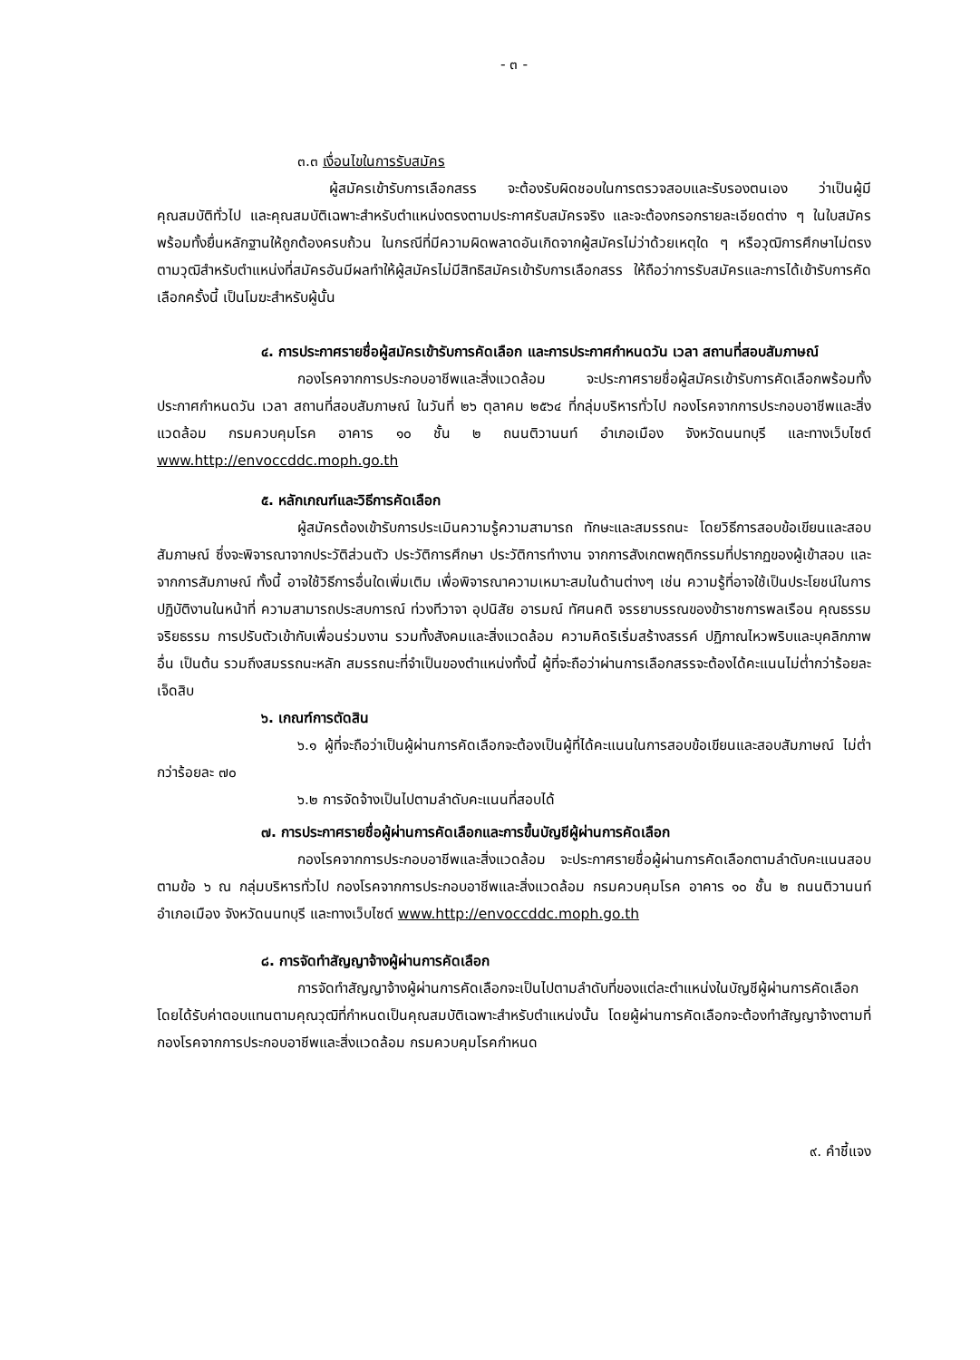- ๓ -
๓.๓ เงื่อนไขในการรับสมัคร
ผู้สมัครเข้ารับการเลือกสรร จะต้องรับผิดชอบในการตรวจสอบและรับรองตนเอง ว่าเป็นผู้มีคุณสมบัติทั่วไป และคุณสมบัติเฉพาะสำหรับตำแหน่งตรงตามประกาศรับสมัครจริง และจะต้องกรอกรายละเอียดต่าง ๆ ในใบสมัคร พร้อมทั้งยื่นหลักฐานให้ถูกต้องครบถ้วน ในกรณีที่มีความผิดพลาดอันเกิดจากผู้สมัครไม่ว่าด้วยเหตุใด ๆ หรือวุฒิการศึกษาไม่ตรงตามวุฒิสำหรับตำแหน่งที่สมัครอันมีผลทำให้ผู้สมัครไม่มีสิทธิสมัครเข้ารับการเลือกสรร ให้ถือว่าการรับสมัครและการได้เข้ารับการคัดเลือกครั้งนี้ เป็นโมฆะสำหรับผู้นั้น
๔. การประกาศรายชื่อผู้สมัครเข้ารับการคัดเลือก และการประกาศกำหนดวัน เวลา สถานที่สอบสัมภาษณ์
กองโรคจากการประกอบอาชีพและสิ่งแวดล้อม จะประกาศรายชื่อผู้สมัครเข้ารับการคัดเลือกพร้อมทั้งประกาศกำหนดวัน เวลา สถานที่สอบสัมภาษณ์ ในวันที่ ๒๖ ตุลาคม ๒๕๖๔ ที่กลุ่มบริหารทั่วไป กองโรคจากการประกอบอาชีพและสิ่งแวดล้อม กรมควบคุมโรค อาคาร ๑๐ ชั้น ๒ ถนนติวานนท์ อำเภอเมือง จังหวัดนนทบุรี และทางเว็บไซต์ www.http://envoccddc.moph.go.th
๕. หลักเกณฑ์และวิธีการคัดเลือก
ผู้สมัครต้องเข้ารับการประเมินความรู้ความสามารถ ทักษะและสมรรถนะ โดยวิธีการสอบข้อเขียนและสอบสัมภาษณ์ ซึ่งจะพิจารณาจากประวัติส่วนตัว ประวัติการศึกษา ประวัติการทำงาน จากการสังเกตพฤติกรรมที่ปรากฏของผู้เข้าสอบ และจากการสัมภาษณ์ ทั้งนี้ อาจใช้วิธีการอื่นใดเพิ่มเติม เพื่อพิจารณาความเหมาะสมในด้านต่างๆ เช่น ความรู้ที่อาจใช้เป็นประโยชน์ในการปฏิบัติงานในหน้าที่ ความสามารถประสบการณ์ ท่วงทีวาจา อุปนิสัย อารมณ์ ทัศนคติ จรรยาบรรณของข้าราชการพลเรือน คุณธรรม จริยธรรม การปรับตัวเข้ากับเพื่อนร่วมงาน รวมทั้งสังคมและสิ่งแวดล้อม ความคิดริเริ่มสร้างสรรค์ ปฏิภาณไหวพริบและบุคลิกภาพอื่น เป็นต้น รวมถึงสมรรถนะหลัก สมรรถนะที่จำเป็นของตำแหน่งทั้งนี้ ผู้ที่จะถือว่าผ่านการเลือกสรรจะต้องได้คะแนนไม่ต่ำกว่าร้อยละเจ็ดสิบ
๖. เกณฑ์การตัดสิน
๖.๑ ผู้ที่จะถือว่าเป็นผู้ผ่านการคัดเลือกจะต้องเป็นผู้ที่ได้คะแนนในการสอบข้อเขียนและสอบสัมภาษณ์ ไม่ต่ำกว่าร้อยละ ๗๐
๖.๒ การจัดจ้างเป็นไปตามลำดับคะแนนที่สอบได้
๗. การประกาศรายชื่อผู้ผ่านการคัดเลือกและการขึ้นบัญชีผู้ผ่านการคัดเลือก
กองโรคจากการประกอบอาชีพและสิ่งแวดล้อม จะประกาศรายชื่อผู้ผ่านการคัดเลือกตามลำดับคะแนนสอบตามข้อ ๖ ณ กลุ่มบริหารทั่วไป กองโรคจากการประกอบอาชีพและสิ่งแวดล้อม กรมควบคุมโรค อาคาร ๑๐ ชั้น ๒ ถนนติวานนท์ อำเภอเมือง จังหวัดนนทบุรี และทางเว็บไซต์ www.http://envoccddc.moph.go.th
๘. การจัดทำสัญญาจ้างผู้ผ่านการคัดเลือก
การจัดทำสัญญาจ้างผู้ผ่านการคัดเลือกจะเป็นไปตามลำดับที่ของแต่ละตำแหน่งในบัญชีผู้ผ่านการคัดเลือก โดยได้รับค่าตอบแทนตามคุณวุฒิที่กำหนดเป็นคุณสมบัติเฉพาะสำหรับตำแหน่งนั้น โดยผู้ผ่านการคัดเลือกจะต้องทำสัญญาจ้างตามที่กองโรคจากการประกอบอาชีพและสิ่งแวดล้อม กรมควบคุมโรคกำหนด
๙. คำชี้แจง